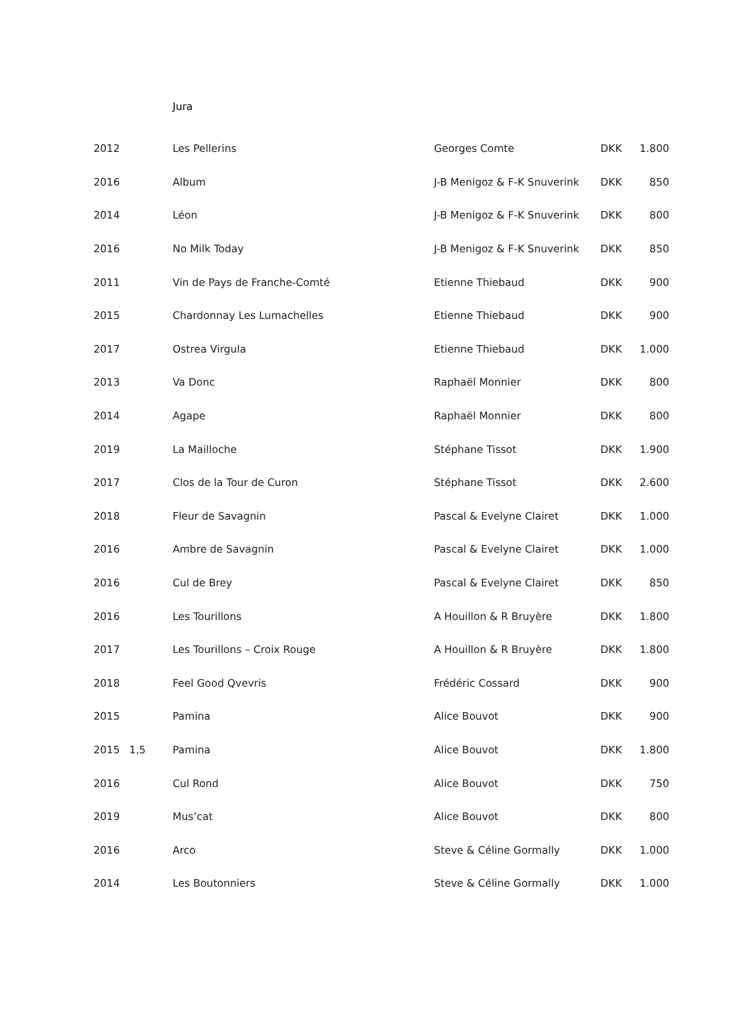Jura
| 2012 | | Les Pellerins | Georges Comte | DKK | 1.800 |
| 2016 | | Album | J-B Menigoz & F-K Snuverink | DKK | 850 |
| 2014 | | Léon | J-B Menigoz & F-K Snuverink | DKK | 800 |
| 2016 | | No Milk Today | J-B Menigoz & F-K Snuverink | DKK | 850 |
| 2011 | | Vin de Pays de Franche-Comté | Etienne Thiebaud | DKK | 900 |
| 2015 | | Chardonnay Les Lumachelles | Etienne Thiebaud | DKK | 900 |
| 2017 | | Ostrea Virgula | Etienne Thiebaud | DKK | 1.000 |
| 2013 | | Va Donc | Raphaël Monnier | DKK | 800 |
| 2014 | | Agape | Raphaël Monnier | DKK | 800 |
| 2019 | | La Mailloche | Stéphane Tissot | DKK | 1.900 |
| 2017 | | Clos de la Tour de Curon | Stéphane Tissot | DKK | 2.600 |
| 2018 | | Fleur de Savagnin | Pascal & Evelyne Clairet | DKK | 1.000 |
| 2016 | | Ambre de Savagnin | Pascal & Evelyne Clairet | DKK | 1.000 |
| 2016 | | Cul de Brey | Pascal & Evelyne Clairet | DKK | 850 |
| 2016 | | Les Tourillons | A Houillon & R Bruyère | DKK | 1.800 |
| 2017 | | Les Tourillons – Croix Rouge | A Houillon & R Bruyère | DKK | 1.800 |
| 2018 | | Feel Good Qvevris | Frédéric Cossard | DKK | 900 |
| 2015 | | Pamina | Alice Bouvot | DKK | 900 |
| 2015 | 1,5 | Pamina | Alice Bouvot | DKK | 1.800 |
| 2016 | | Cul Rond | Alice Bouvot | DKK | 750 |
| 2019 | | Mus’cat | Alice Bouvot | DKK | 800 |
| 2016 | | Arco | Steve & Céline Gormally | DKK | 1.000 |
| 2014 | | Les Boutonniers | Steve & Céline Gormally | DKK | 1.000 |